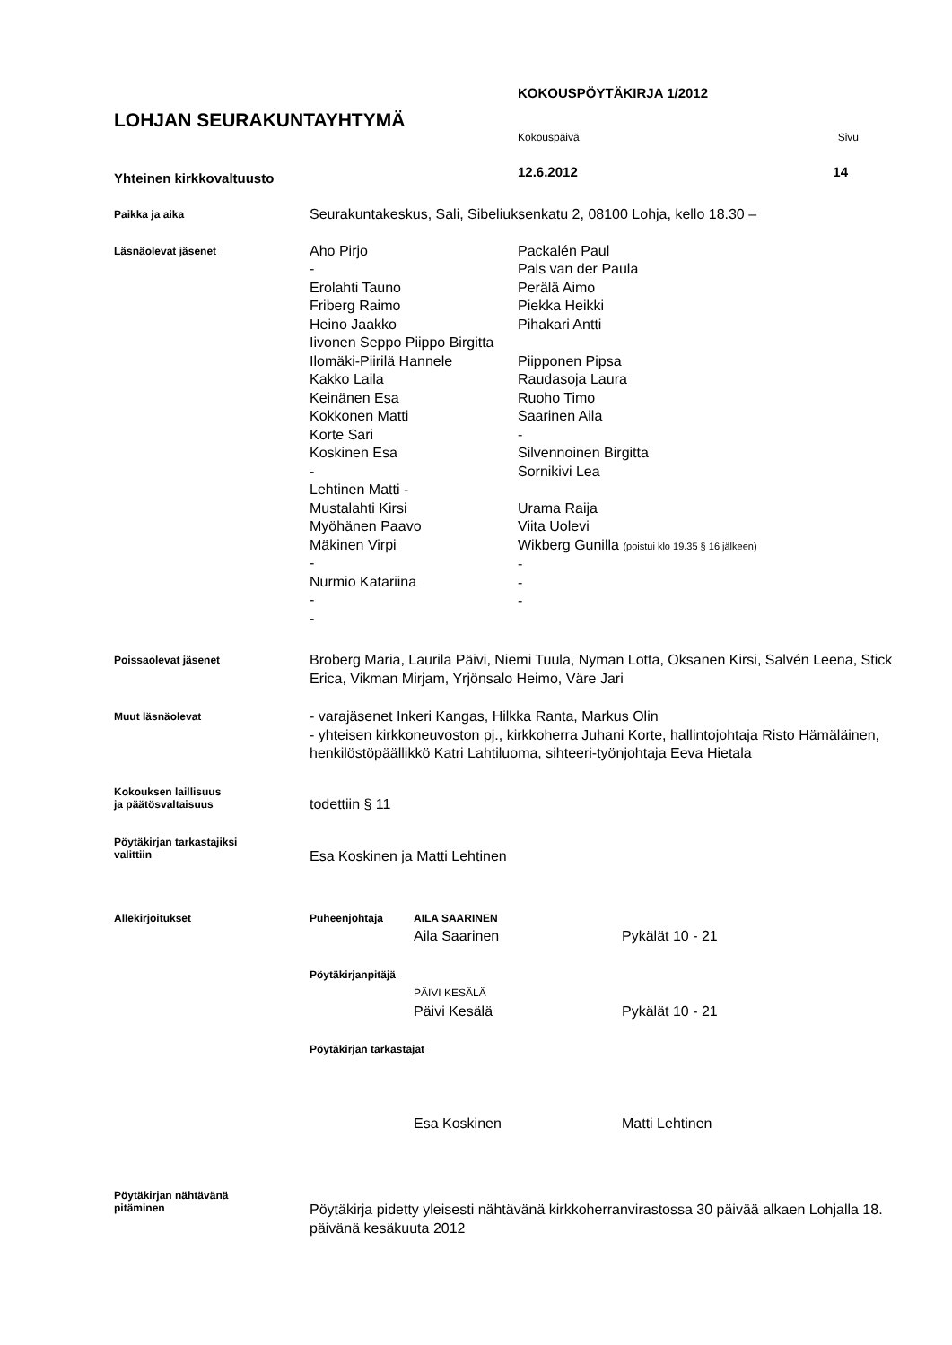LOHJAN SEURAKUNTAYHTYMÄ
Yhteinen kirkkovaltuusto
KOKOUSPÖYTÄKIRJA 1/2012
Kokouspäivä Sivu
12.6.2012 14
Paikka ja aika
Seurakuntakeskus, Sali, Sibeliuksenkatu 2, 08100 Lohja, kello 18.30 –
Läsnäolevat jäsenet
Aho Pirjo
-
Erolahti Tauno
Friberg Raimo
Heino Jaakko
Packalén Paul
Pals van der Paula
Perälä Aimo
Piekka Heikki
Pihakari Antti
Iivonen Seppo Piippo Birgitta
Ilomäki-Piirilä Hannele
Kakko Laila
Keinänen Esa
Kokkonen Matti
Korte Sari
Koskinen Esa
-
Piipponen Pipsa
Raudasoja Laura
Ruoho Timo
Saarinen Aila
-
Silvennoinen Birgitta
Sornikivi Lea
Lehtinen Matti -
Mustalahti Kirsi
Myöhänen Paavo
Mäkinen Virpi
-
Nurmio Katariina
-
-
Urama Raija
Viita Uolevi
Wikberg Gunilla (poistui klo 19.35 § 16 jälkeen)
-
-
-
Poissaolevat jäsenet
Broberg Maria, Laurila Päivi, Niemi Tuula, Nyman Lotta, Oksanen Kirsi, Salvén Leena, Stick Erica, Vikman Mirjam, Yrjönsalo Heimo, Väre Jari
Muut läsnäolevat
- varajäsenet Inkeri Kangas, Hilkka Ranta, Markus Olin
- yhteisen kirkkoneuvoston pj., kirkkoherra Juhani Korte, hallintojohtaja Risto Hämäläinen, henkilöstöpäällikkö Katri Lahtiluoma, sihteeri-työnjohtaja Eeva Hietala
Kokouksen laillisuus
ja päätösvaltaisuus
todettiin § 11
Pöytäkirjan tarkastajiksi
valittiin
Esa Koskinen ja Matti Lehtinen
Allekirjoitukset
Puheenjohtaja AILA SAARINEN
Aila Saarinen Pykälät 10 - 21
Pöytäkirjanpitäjä
PÄIVI KESÄLÄ
Päivi Kesälä Pykälät 10 - 21
Pöytäkirjan tarkastajat
Esa Koskinen Matti Lehtinen
Pöytäkirjan nähtävänä
pitäminen
Pöytäkirja pidetty yleisesti nähtävänä kirkkoherranvirastossa 30 päivää alkaen Lohjalla 18. päivänä kesäkuuta 2012